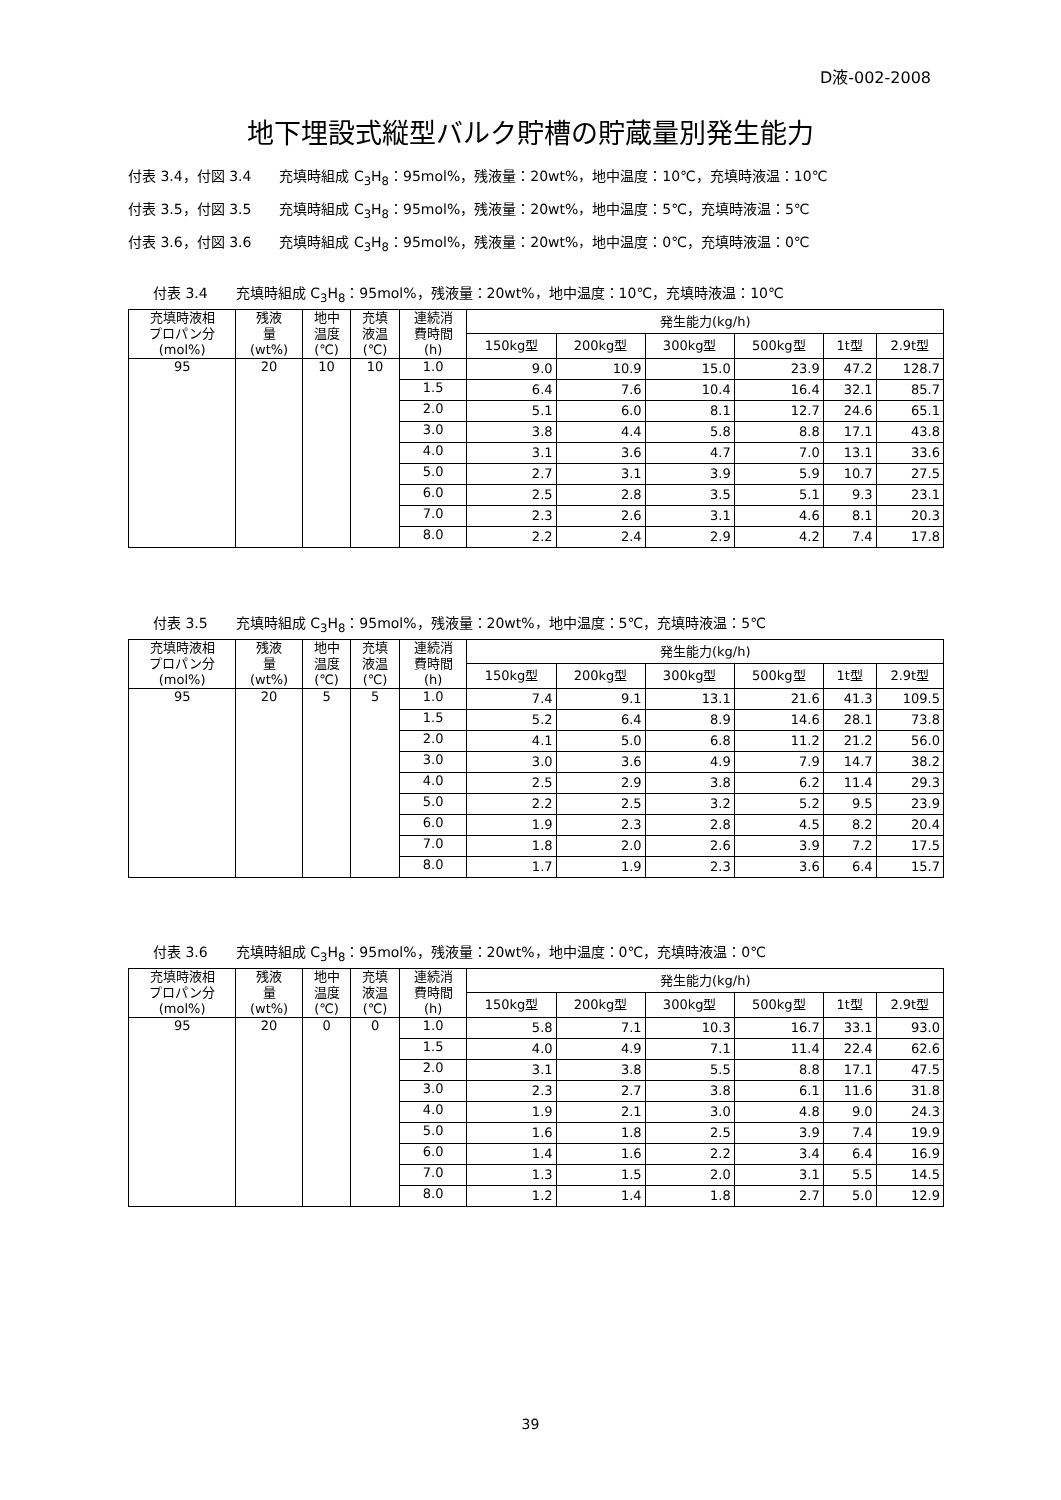D液-002-2008
地下埋設式縦型バルク貯槽の貯蔵量別発生能力
付表 3.4，付図 3.4　　充填時組成 C<sub>3</sub>H<sub>8</sub>：95mol%，残液量：20wt%，地中温度：10℃，充填時液温：10℃
付表 3.5，付図 3.5　　充填時組成 C<sub>3</sub>H<sub>8</sub>：95mol%，残液量：20wt%，地中温度：5℃，充填時液温：5℃
付表 3.6，付図 3.6　　充填時組成 C<sub>3</sub>H<sub>8</sub>：95mol%，残液量：20wt%，地中温度：0℃，充填時液温：0℃
付表 3.4　　充填時組成 C<sub>3</sub>H<sub>8</sub>：95mol%，残液量：20wt%，地中温度：10℃，充填時液温：10℃
| 充填時液相 プロパン分 (mol%) | 残液 量 (wt%) | 地中 温度 (℃) | 充填 液温 (℃) | 連続消 費時間 (h) | 発生能力(kg/h) | | | | | |
| --- | --- | --- | --- | --- | --- | --- | --- | --- | --- | --- |
| | | | | | 150kg型 | 200kg型 | 300kg型 | 500kg型 | 1t型 | 2.9t型 |
| 95 | 20 | 10 | 10 | 1.0 | 9.0 | 10.9 | 15.0 | 23.9 | 47.2 | 128.7 |
| | | | | 1.5 | 6.4 | 7.6 | 10.4 | 16.4 | 32.1 | 85.7 |
| | | | | 2.0 | 5.1 | 6.0 | 8.1 | 12.7 | 24.6 | 65.1 |
| | | | | 3.0 | 3.8 | 4.4 | 5.8 | 8.8 | 17.1 | 43.8 |
| | | | | 4.0 | 3.1 | 3.6 | 4.7 | 7.0 | 13.1 | 33.6 |
| | | | | 5.0 | 2.7 | 3.1 | 3.9 | 5.9 | 10.7 | 27.5 |
| | | | | 6.0 | 2.5 | 2.8 | 3.5 | 5.1 | 9.3 | 23.1 |
| | | | | 7.0 | 2.3 | 2.6 | 3.1 | 4.6 | 8.1 | 20.3 |
| | | | | 8.0 | 2.2 | 2.4 | 2.9 | 4.2 | 7.4 | 17.8 |
付表 3.5　　充填時組成 C<sub>3</sub>H<sub>8</sub>：95mol%，残液量：20wt%，地中温度：5℃，充填時液温：5℃
| 充填時液相 プロパン分 (mol%) | 残液 量 (wt%) | 地中 温度 (℃) | 充填 液温 (℃) | 連続消 費時間 (h) | 発生能力(kg/h) | | | | | |
| --- | --- | --- | --- | --- | --- | --- | --- | --- | --- | --- |
| | | | | | 150kg型 | 200kg型 | 300kg型 | 500kg型 | 1t型 | 2.9t型 |
| 95 | 20 | 5 | 5 | 1.0 | 7.4 | 9.1 | 13.1 | 21.6 | 41.3 | 109.5 |
| | | | | 1.5 | 5.2 | 6.4 | 8.9 | 14.6 | 28.1 | 73.8 |
| | | | | 2.0 | 4.1 | 5.0 | 6.8 | 11.2 | 21.2 | 56.0 |
| | | | | 3.0 | 3.0 | 3.6 | 4.9 | 7.9 | 14.7 | 38.2 |
| | | | | 4.0 | 2.5 | 2.9 | 3.8 | 6.2 | 11.4 | 29.3 |
| | | | | 5.0 | 2.2 | 2.5 | 3.2 | 5.2 | 9.5 | 23.9 |
| | | | | 6.0 | 1.9 | 2.3 | 2.8 | 4.5 | 8.2 | 20.4 |
| | | | | 7.0 | 1.8 | 2.0 | 2.6 | 3.9 | 7.2 | 17.5 |
| | | | | 8.0 | 1.7 | 1.9 | 2.3 | 3.6 | 6.4 | 15.7 |
付表 3.6　　充填時組成 C<sub>3</sub>H<sub>8</sub>：95mol%，残液量：20wt%，地中温度：0℃，充填時液温：0℃
| 充填時液相 プロパン分 (mol%) | 残液 量 (wt%) | 地中 温度 (℃) | 充填 液温 (℃) | 連続消 費時間 (h) | 発生能力(kg/h) | | | | | |
| --- | --- | --- | --- | --- | --- | --- | --- | --- | --- | --- |
| | | | | | 150kg型 | 200kg型 | 300kg型 | 500kg型 | 1t型 | 2.9t型 |
| 95 | 20 | 0 | 0 | 1.0 | 5.8 | 7.1 | 10.3 | 16.7 | 33.1 | 93.0 |
| | | | | 1.5 | 4.0 | 4.9 | 7.1 | 11.4 | 22.4 | 62.6 |
| | | | | 2.0 | 3.1 | 3.8 | 5.5 | 8.8 | 17.1 | 47.5 |
| | | | | 3.0 | 2.3 | 2.7 | 3.8 | 6.1 | 11.6 | 31.8 |
| | | | | 4.0 | 1.9 | 2.1 | 3.0 | 4.8 | 9.0 | 24.3 |
| | | | | 5.0 | 1.6 | 1.8 | 2.5 | 3.9 | 7.4 | 19.9 |
| | | | | 6.0 | 1.4 | 1.6 | 2.2 | 3.4 | 6.4 | 16.9 |
| | | | | 7.0 | 1.3 | 1.5 | 2.0 | 3.1 | 5.5 | 14.5 |
| | | | | 8.0 | 1.2 | 1.4 | 1.8 | 2.7 | 5.0 | 12.9 |
39